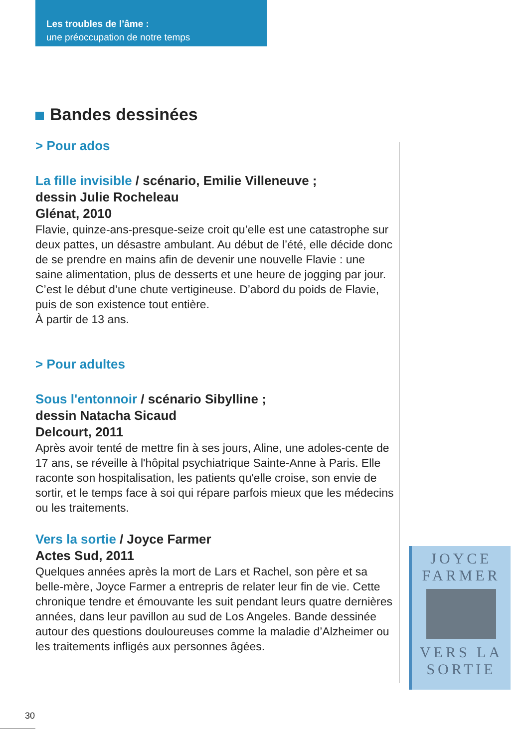Les troubles de l’âme :
une préoccupation de notre temps
Bandes dessinées
> Pour ados
La fille invisible / scénario, Emilie Villeneuve ;
dessin Julie Rocheleau
Glénat, 2010
Flavie, quinze-ans-presque-seize croit qu’elle est une catastrophe sur deux pattes, un désastre ambulant. Au début de l’été, elle décide donc de se prendre en mains afin de devenir une nouvelle Flavie : une saine alimentation, plus de desserts et une heure de jogging par jour. C’est le début d’une chute vertigineuse. D’abord du poids de Flavie, puis de son existence tout entière.
À partir de 13 ans.
> Pour adultes
Sous l'entonnoir / scénario Sibylline ;
dessin Natacha Sicaud
Delcourt, 2011
Après avoir tenté de mettre fin à ses jours, Aline, une adoles-cente de 17 ans, se réveille à l'hôpital psychiatrique Sainte-Anne à Paris. Elle raconte son hospitalisation, les patients qu'elle croise, son envie de sortir, et le temps face à soi qui répare parfois mieux que les médecins ou les traitements.
Vers la sortie / Joyce Farmer
Actes Sud, 2011
Quelques années après la mort de Lars et Rachel, son père et sa belle-mère, Joyce Farmer a entrepris de relater leur fin de vie. Cette chronique tendre et émouvante les suit pendant leurs quatre dernières années, dans leur pavillon au sud de Los Angeles. Bande dessinée autour des questions douloureuses comme la maladie d’Alzheimer ou les traitements infligés aux personnes âgées.
JOYCE
FARMER
VERS LA
SORTIE
30